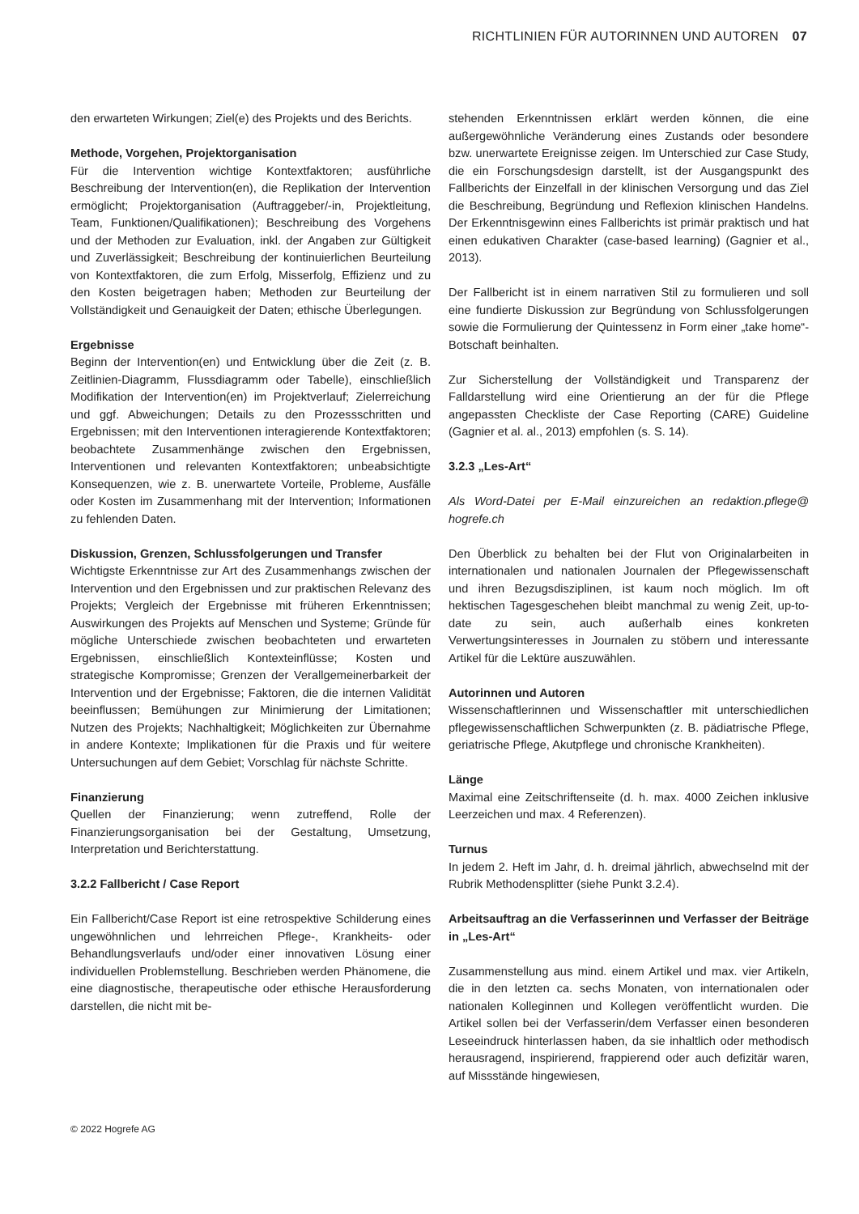RICHTLINIEN FÜR AUTORINNEN UND AUTOREN 07
den erwarteten Wirkungen; Ziel(e) des Projekts und des Berichts.
Methode, Vorgehen, Projektorganisation
Für die Intervention wichtige Kontextfaktoren; ausführliche Beschreibung der Intervention(en), die Replikation der Intervention ermöglicht; Projektorganisation (Auftraggeber/-in, Projektleitung, Team, Funktionen/Qualifikationen); Beschreibung des Vorgehens und der Methoden zur Evaluation, inkl. der Angaben zur Gültigkeit und Zuverlässigkeit; Beschreibung der kontinuierlichen Beurteilung von Kontextfaktoren, die zum Erfolg, Misserfolg, Effizienz und zu den Kosten beigetragen haben; Methoden zur Beurteilung der Vollständigkeit und Genauigkeit der Daten; ethische Überlegungen.
Ergebnisse
Beginn der Intervention(en) und Entwicklung über die Zeit (z. B. Zeitlinien-Diagramm, Flussdiagramm oder Tabelle), einschließlich Modifikation der Intervention(en) im Projektverlauf; Zielerreichung und ggf. Abweichungen; Details zu den Prozessschritten und Ergebnissen; mit den Interventionen interagierende Kontextfaktoren; beobachtete Zusammenhänge zwischen den Ergebnissen, Interventionen und relevanten Kontextfaktoren; unbeabsichtigte Konsequenzen, wie z. B. unerwartete Vorteile, Probleme, Ausfälle oder Kosten im Zusammenhang mit der Intervention; Informationen zu fehlenden Daten.
Diskussion, Grenzen, Schlussfolgerungen und Transfer
Wichtigste Erkenntnisse zur Art des Zusammenhangs zwischen der Intervention und den Ergebnissen und zur praktischen Relevanz des Projekts; Vergleich der Ergebnisse mit früheren Erkenntnissen; Auswirkungen des Projekts auf Menschen und Systeme; Gründe für mögliche Unterschiede zwischen beobachteten und erwarteten Ergebnissen, einschließlich Kontexteinflüsse; Kosten und strategische Kompromisse; Grenzen der Verallgemeinerbarkeit der Intervention und der Ergebnisse; Faktoren, die die internen Validität beeinflussen; Bemühungen zur Minimierung der Limitationen; Nutzen des Projekts; Nachhaltigkeit; Möglichkeiten zur Übernahme in andere Kontexte; Implikationen für die Praxis und für weitere Untersuchungen auf dem Gebiet; Vorschlag für nächste Schritte.
Finanzierung
Quellen der Finanzierung; wenn zutreffend, Rolle der Finanzierungsorganisation bei der Gestaltung, Umsetzung, Interpretation und Berichterstattung.
3.2.2 Fallbericht / Case Report
Ein Fallbericht/Case Report ist eine retrospektive Schilderung eines ungewöhnlichen und lehrreichen Pflege-, Krankheits- oder Behandlungsverlaufs und/oder einer innovativen Lösung einer individuellen Problemstellung. Beschrieben werden Phänomene, die eine diagnostische, therapeutische oder ethische Herausforderung darstellen, die nicht mit be-
stehenden Erkenntnissen erklärt werden können, die eine außergewöhnliche Veränderung eines Zustands oder besondere bzw. unerwartete Ereignisse zeigen. Im Unterschied zur Case Study, die ein Forschungsdesign darstellt, ist der Ausgangspunkt des Fallberichts der Einzelfall in der klinischen Versorgung und das Ziel die Beschreibung, Begründung und Reflexion klinischen Handelns. Der Erkenntnisgewinn eines Fallberichts ist primär praktisch und hat einen edukativen Charakter (case-based learning) (Gagnier et al., 2013).
Der Fallbericht ist in einem narrativen Stil zu formulieren und soll eine fundierte Diskussion zur Begründung von Schlussfolgerungen sowie die Formulierung der Quintessenz in Form einer „take home“-Botschaft beinhalten.
Zur Sicherstellung der Vollständigkeit und Transparenz der Falldarstellung wird eine Orientierung an der für die Pflege angepassten Checkliste der Case Reporting (CARE) Guideline (Gagnier et al. al., 2013) empfohlen (s. S. 14).
3.2.3 „Les-Art“
Als Word-Datei per E-Mail einzureichen an redaktion.pflege@ hogrefe.ch
Den Überblick zu behalten bei der Flut von Originalarbeiten in internationalen und nationalen Journalen der Pflegewissenschaft und ihren Bezugsdisziplinen, ist kaum noch möglich. Im oft hektischen Tagesgeschehen bleibt manchmal zu wenig Zeit, up-to-date zu sein, auch außerhalb eines konkreten Verwertungsinteresses in Journalen zu stöbern und interessante Artikel für die Lektüre auszuwählen.
Autorinnen und Autoren
Wissenschaftlerinnen und Wissenschaftler mit unterschiedlichen pflegewissenschaftlichen Schwerpunkten (z. B. pädiatrische Pflege, geriatrische Pflege, Akutpflege und chronische Krankheiten).
Länge
Maximal eine Zeitschriftenseite (d. h. max. 4000 Zeichen inklusive Leerzeichen und max. 4 Referenzen).
Turnus
In jedem 2. Heft im Jahr, d. h. dreimal jährlich, abwechselnd mit der Rubrik Methodensplitter (siehe Punkt 3.2.4).
Arbeitsauftrag an die Verfasserinnen und Verfasser der Beiträge in „Les-Art“
Zusammenstellung aus mind. einem Artikel und max. vier Artikeln, die in den letzten ca. sechs Monaten, von internationalen oder nationalen Kolleginnen und Kollegen veröffentlicht wurden. Die Artikel sollen bei der Verfasserin/dem Verfasser einen besonderen Leseeindruck hinterlassen haben, da sie inhaltlich oder methodisch herausragend, inspirierend, frappierend oder auch defizitär waren, auf Missstände hingewiesen,
© 2022 Hogrefe AG